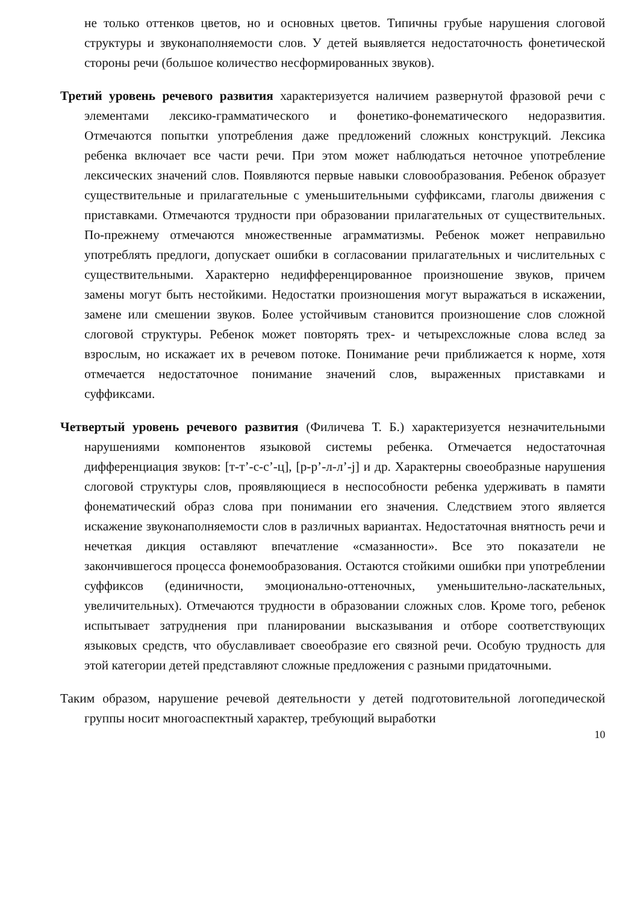не только оттенков цветов, но и основных цветов. Типичны грубые нарушения слоговой структуры и звуконаполняемости слов. У детей выявляется недостаточность фонетической стороны речи (большое количество несформированных звуков).
Третий уровень речевого развития характеризуется наличием развернутой фразовой речи с элементами лексико-грамматического и фонетико-фонематического недоразвития. Отмечаются попытки употребления даже предложений сложных конструкций. Лексика ребенка включает все части речи. При этом может наблюдаться неточное употребление лексических значений слов. Появляются первые навыки словообразования. Ребенок образует существительные и прилагательные с уменьшительными суффиксами, глаголы движения с приставками. Отмечаются трудности при образовании прилагательных от существительных. По-прежнему отмечаются множественные аграмматизмы. Ребенок может неправильно употреблять предлоги, допускает ошибки в согласовании прилагательных и числительных с существительными. Характерно недифференцированное произношение звуков, причем замены могут быть нестойкими. Недостатки произношения могут выражаться в искажении, замене или смешении звуков. Более устойчивым становится произношение слов сложной слоговой структуры. Ребенок может повторять трех- и четырехсложные слова вслед за взрослым, но искажает их в речевом потоке. Понимание речи приближается к норме, хотя отмечается недостаточное понимание значений слов, выраженных приставками и суффиксами.
Четвертый уровень речевого развития (Филичева Т. Б.) характеризуется незначительными нарушениями компонентов языковой системы ребенка. Отмечается недостаточная дифференциация звуков: [т-т’-с-с’-ц], [р-р’-л-л’-j] и др. Характерны своеобразные нарушения слоговой структуры слов, проявляющиеся в неспособности ребенка удерживать в памяти фонематический образ слова при понимании его значения. Следствием этого является искажение звуконаполняемости слов в различных вариантах. Недостаточная внятность речи и нечеткая дикция оставляют впечатление «смазанности». Все это показатели не закончившегося процесса фонемообразования. Остаются стойкими ошибки при употреблении суффиксов (единичности, эмоционально-оттеночных, уменьшительно-ласкательных, увеличительных). Отмечаются трудности в образовании сложных слов. Кроме того, ребенок испытывает затруднения при планировании высказывания и отборе соответствующих языковых средств, что обуславливает своеобразие его связной речи. Особую трудность для этой категории детей представляют сложные предложения с разными придаточными.
Таким образом, нарушение речевой деятельности у детей подготовительной логопедической группы носит многоаспектный характер, требующий выработки
10